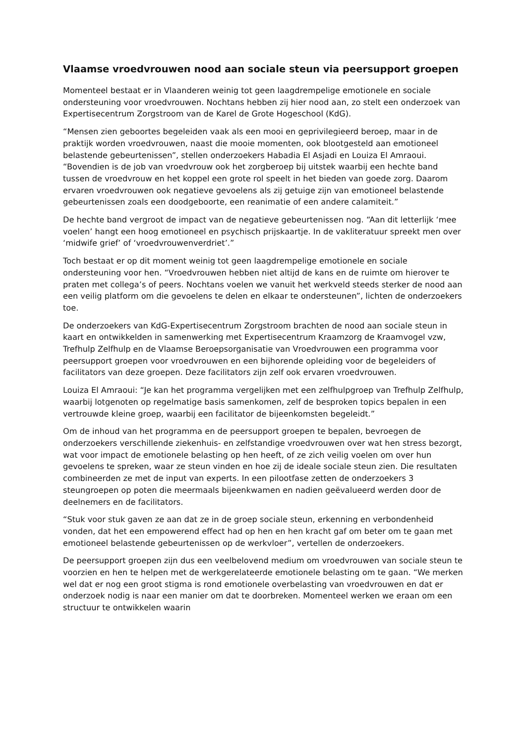Vlaamse vroedvrouwen nood aan sociale steun via peersupport groepen
Momenteel bestaat er in Vlaanderen weinig tot geen laagdrempelige emotionele en sociale ondersteuning voor vroedvrouwen. Nochtans hebben zij hier nood aan, zo stelt een onderzoek van Expertisecentrum Zorgstroom van de Karel de Grote Hogeschool (KdG).
“Mensen zien geboortes begeleiden vaak als een mooi en geprivilegieerd beroep, maar in de praktijk worden vroedvrouwen, naast die mooie momenten, ook blootgesteld aan emotioneel belastende gebeurtenissen”, stellen onderzoekers Habadia El Asjadi en Louiza El Amraoui. “Bovendien is de job van vroedvrouw ook het zorgberoep bij uitstek waarbij een hechte band tussen de vroedvrouw en het koppel een grote rol speelt in het bieden van goede zorg. Daarom ervaren vroedvrouwen ook negatieve gevoelens als zij getuige zijn van emotioneel belastende gebeurtenissen zoals een doodgeboorte, een reanimatie of een andere calamiteit.”
De hechte band vergroot de impact van de negatieve gebeurtenissen nog. “Aan dit letterlijk ‘mee voelen’ hangt een hoog emotioneel en psychisch prijskaartje. In de vakliteratuur spreekt men over ‘midwife grief’ of ‘vroedvrouwenverdriet’.”
Toch bestaat er op dit moment weinig tot geen laagdrempelige emotionele en sociale ondersteuning voor hen. “Vroedvrouwen hebben niet altijd de kans en de ruimte om hierover te praten met collega’s of peers. Nochtans voelen we vanuit het werkveld steeds sterker de nood aan een veilig platform om die gevoelens te delen en elkaar te ondersteunen”, lichten de onderzoekers toe.
De onderzoekers van KdG-Expertisecentrum Zorgstroom brachten de nood aan sociale steun in kaart en ontwikkelden in samenwerking met Expertisecentrum Kraamzorg de Kraamvogel vzw, Trefhulp Zelfhulp en de Vlaamse Beroepsorganisatie van Vroedvrouwen een programma voor peersupport groepen voor vroedvrouwen en een bijhorende opleiding voor de begeleiders of facilitators van deze groepen. Deze facilitators zijn zelf ook ervaren vroedvrouwen.
Louiza El Amraoui: “Je kan het programma vergelijken met een zelfhulpgroep van Trefhulp Zelfhulp, waarbij lotgenoten op regelmatige basis samenkomen, zelf de besproken topics bepalen in een vertrouwde kleine groep, waarbij een facilitator de bijeenkomsten begeleidt.”
Om de inhoud van het programma en de peersupport groepen te bepalen, bevroegen de onderzoekers verschillende ziekenhuis- en zelfstandige vroedvrouwen over wat hen stress bezorgt, wat voor impact de emotionele belasting op hen heeft, of ze zich veilig voelen om over hun gevoelens te spreken, waar ze steun vinden en hoe zij de ideale sociale steun zien. Die resultaten combineerden ze met de input van experts. In een pilootfase zetten de onderzoekers 3 steungroepen op poten die meermaals bijeenkwamen en nadien geëvalueerd werden door de deelnemers en de facilitators.
“Stuk voor stuk gaven ze aan dat ze in de groep sociale steun, erkenning en verbondenheid vonden, dat het een empowerend effect had op hen en hen kracht gaf om beter om te gaan met emotioneel belastende gebeurtenissen op de werkvloer”, vertellen de onderzoekers.
De peersupport groepen zijn dus een veelbelovend medium om vroedvrouwen van sociale steun te voorzien en hen te helpen met de werkgerelateerde emotionele belasting om te gaan. “We merken wel dat er nog een groot stigma is rond emotionele overbelasting van vroedvrouwen en dat er onderzoek nodig is naar een manier om dat te doorbreken. Momenteel werken we eraan om een structuur te ontwikkelen waarin